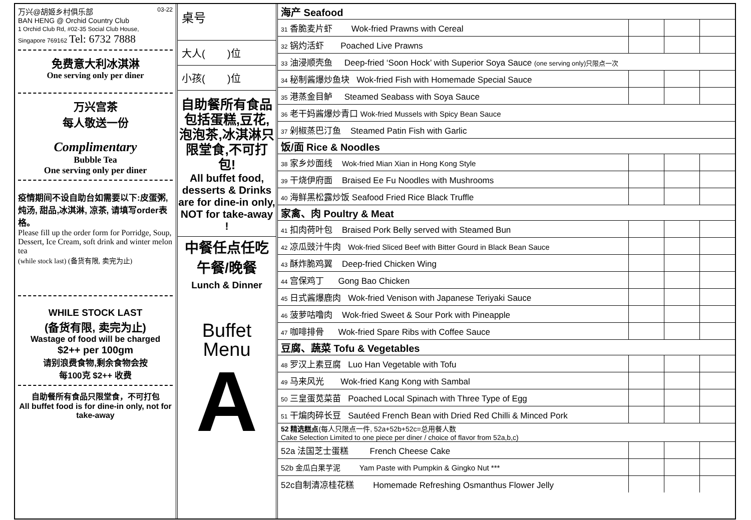万兴@胡姬乡村俱乐部 03-22
BAN HENG @ Orchid Country Club
1 Orchid Club Rd, #02-35 Social Club House,
Singapore 769162 Tel: 6732 7888
免费意大利冰淇淋
One serving only per diner
万兴宫茶
每人敬送一份
Complimentary
Bubble Tea
One serving only per diner
疫情期间不设自助台如需要以下:皮蛋粥, 炖汤, 甜品,冰淇淋, 凉茶, 请填写order表格。
Please fill up the order form for Porridge, Soup, Dessert, Ice Cream, soft drink and winter melon tea
(while stock last) (备货有限, 卖完为止)
WHILE STOCK LAST
(备货有限, 卖完为止)
Wastage of food will be charged
$2++ per 100gm
请别浪费食物,剩余食物会按
每100克 $2++ 收费
自助餐所有食品只限堂食，不可打包
All buffet food is for dine-in only, not for take-away
桌号
大人( )位
小孩( )位
自助餐所有食品包括蛋糕,豆花,泡泡茶,冰淇淋只限堂食,不可打包!
All buffet food, desserts & Drinks are for dine-in only, NOT for take-away !
中餐任点任吃
午餐/晚餐
Lunch & Dinner
Buffet
Menu
A
| 海产 Seafood | | | |
| 31 香脆麦片虾 Wok-fried Prawns with Cereal | | | |
| 32 锅灼活虾 Poached Live Prawns | | | |
| 33 油浸顺壳鱼 Deep-fried ‘Soon Hock’ with Superior Soya Sauce (one serving only)只限点一次 | | | |
| 34 秘制酱爆炒鱼块 Wok-fried Fish with Homemade Special Sauce | | | |
| 35 港蒸金目鲈 Steamed Seabass with Soya Sauce | | | |
| 36 老干妈酱爆炒青口 Wok-fried Mussels with Spicy Bean Sauce | | | |
| 37 剁椒蒸巴汀鱼 Steamed Patin Fish with Garlic | | | |
| 饭/面 Rice & Noodles | | | |
| 38 家乡炒面线 Wok-fried Mian Xian in Hong Kong Style | | | |
| 39 干烧伊府面 Braised Ee Fu Noodles with Mushrooms | | | |
| 40 海鲜黑松露炒饭 Seafood Fried Rice Black Truffle | | | |
| 家禽、肉 Poultry & Meat | | | |
| 41 扣肉荷叶包 Braised Pork Belly served with Steamed Bun | | | |
| 42 凉瓜豉汁牛肉 Wok-fried Sliced Beef with Bitter Gourd in Black Bean Sauce | | | |
| 43 酥炸脆鸡翼 Deep-fried Chicken Wing | | | |
| 44 宫保鸡丁 Gong Bao Chicken | | | |
| 45 日式酱爆鹿肉 Wok-fried Venison with Japanese Teriyaki Sauce | | | |
| 46 菠萝咕噜肉 Wok-fried Sweet & Sour Pork with Pineapple | | | |
| 47 咖啡排骨 Wok-fried Spare Ribs with Coffee Sauce | | | |
| 豆腐、蔬菜 Tofu & Vegetables | | | |
| 48 罗汉上素豆腐 Luo Han Vegetable with Tofu | | | |
| 49 马来风光 Wok-fried Kang Kong with Sambal | | | |
| 50 三皇蛋苋菜苗 Poached Local Spinach with Three Type of Egg | | | |
| 51 干煸肉碎长豆 Sautéed French Bean with Dried Red Chilli & Minced Pork | | | |
| 52 精选糕点 (每人只限点一件, 52a+52b+52c=总用餐人数 Cake Selection Limited to one piece per diner / choice of flavor from 52a,b,c) | | | |
| 52a 法国芝士蛋糕 French Cheese Cake | | | |
| 52b 金瓜白果芋泥 Yam Paste with Pumpkin & Gingko Nut *** | | | |
| 52c自制清凉桂花糕 Homemade Refreshing Osmanthus Flower Jelly | | | |